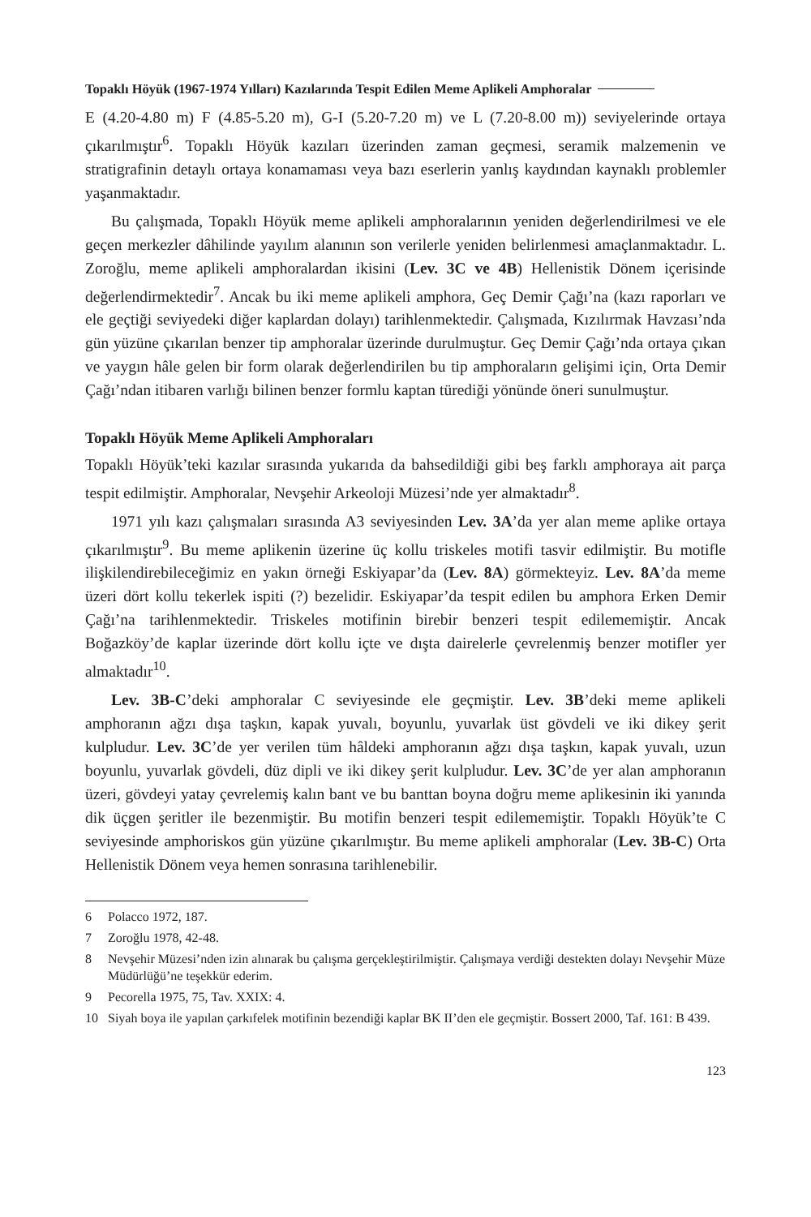Topaklı Höyük (1967-1974 Yılları) Kazılarında Tespit Edilen Meme Aplikeli Amphoralar
E (4.20-4.80 m) F (4.85-5.20 m), G-I (5.20-7.20 m) ve L (7.20-8.00 m)) seviyelerinde ortaya çıkarılmıştır<sup>6</sup>. Topaklı Höyük kazıları üzerinden zaman geçmesi, seramik malzemenin ve stratigrafinin detaylı ortaya konamaması veya bazı eserlerin yanlış kaydından kaynaklı problemler yaşanmaktadır.
Bu çalışmada, Topaklı Höyük meme aplikeli amphoralarının yeniden değerlendirilmesi ve ele geçen merkezler dâhilinde yayılım alanının son verilerle yeniden belirlenmesi amaçlanmaktadır. L. Zoroğlu, meme aplikeli amphoralardan ikisini (Lev. 3C ve 4B) Hellenistik Dönem içerisinde değerlendirmektedir<sup>7</sup>. Ancak bu iki meme aplikeli amphora, Geç Demir Çağı’na (kazı raporları ve ele geçtiği seviyedeki diğer kaplardan dolayı) tarihlenmektedir. Çalışmada, Kızılırmak Havzası’nda gün yüzüne çıkarılan benzer tip amphoralar üzerinde durulmuştur. Geç Demir Çağı’nda ortaya çıkan ve yaygın hâle gelen bir form olarak değerlendirilen bu tip amphoraların gelişimi için, Orta Demir Çağı’ndan itibaren varlığı bilinen benzer formlu kaptan türediği yönünde öneri sunulmuştur.
Topaklı Höyük Meme Aplikeli Amphoraları
Topaklı Höyük’teki kazılar sırasında yukarıda da bahsedildiği gibi beş farklı amphoraya ait parça tespit edilmiştir. Amphoralar, Nevşehir Arkeoloji Müzesi’nde yer almaktadır<sup>8</sup>.
1971 yılı kazı çalışmaları sırasında A3 seviyesinden Lev. 3A’da yer alan meme aplike ortaya çıkarılmıştır<sup>9</sup>. Bu meme aplikenin üzerine üç kollu triskeles motifi tasvir edilmiştir. Bu motifle ilişkilendirebileceğimiz en yakın örneği Eskiyapar’da (Lev. 8A) görmekteyiz. Lev. 8A’da meme üzeri dört kollu tekerlek ispiti (?) bezelidir. Eskiyapar’da tespit edilen bu amphora Erken Demir Çağı’na tarihlenmektedir. Triskeles motifinin birebir benzeri tespit edilememiştir. Ancak Boğazköy’de kaplar üzerinde dört kollu içte ve dışta dairelerle çevrelenmiş benzer motifler yer almaktadır<sup>10</sup>.
Lev. 3B-C’deki amphoralar C seviyesinde ele geçmiştir. Lev. 3B’deki meme aplikeli amphoranın ağzı dışa taşkın, kapak yuvalı, boyunlu, yuvarlak üst gövdeli ve iki dikey şerit kulpludur. Lev. 3C’de yer verilen tüm hâldeki amphoranın ağzı dışa taşkın, kapak yuvalı, uzun boyunlu, yuvarlak gövdeli, düz dipli ve iki dikey şerit kulpludur. Lev. 3C’de yer alan amphoranın üzeri, gövdeyi yatay çevrelemiş kalın bant ve bu banttan boyna doğru meme aplikesinin iki yanında dik üçgen şeritler ile bezenmiştir. Bu motifin benzeri tespit edilememiştir. Topaklı Höyük’te C seviyesinde amphoriskos gün yüzüne çıkarılmıştır. Bu meme aplikeli amphoralar (Lev. 3B-C) Orta Hellenistik Dönem veya hemen sonrasına tarihlenebilir.
6 Polacco 1972, 187.
7 Zoroğlu 1978, 42-48.
8 Nevşehir Müzesi’nden izin alınarak bu çalışma gerçekleştirilmiştir. Çalışmaya verdiği destekten dolayı Nevşehir Müze Müdürlüğü’ne teşekkür ederim.
9 Pecorella 1975, 75, Tav. XXIX: 4.
10 Siyah boya ile yapılan çarkıfelek motifinin bezendiği kaplar BK II’den ele geçmiştir. Bossert 2000, Taf. 161: B 439.
123